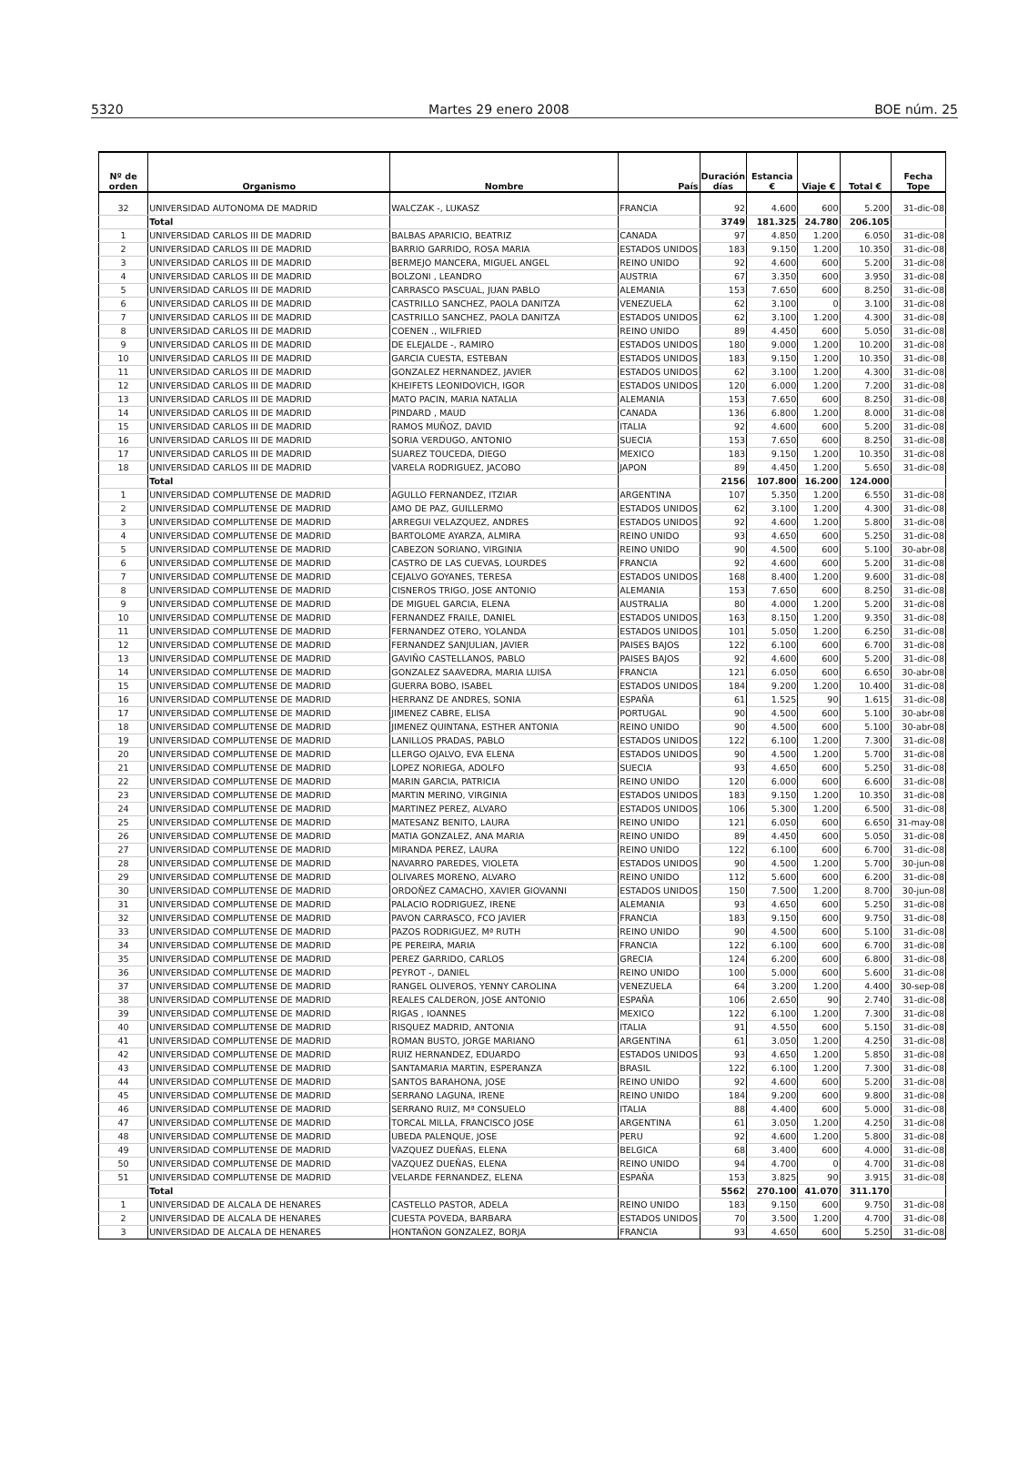5320 Martes 29 enero 2008 BOE núm. 25
| Nº de orden | Organismo | Nombre | País | Duración días | Estancia € | Viaje € | Total € | Fecha Tope |
| --- | --- | --- | --- | --- | --- | --- | --- | --- |
| 32 | UNIVERSIDAD AUTONOMA DE MADRID | WALCZAK -, LUKASZ | FRANCIA | 92 | 4.600 | 600 | 5.200 | 31-dic-08 |
| | Total | | | 3749 | 181.325 | 24.780 | 206.105 | |
| 1 | UNIVERSIDAD CARLOS III DE MADRID | BALBAS APARICIO, BEATRIZ | CANADA | 97 | 4.850 | 1.200 | 6.050 | 31-dic-08 |
| 2 | UNIVERSIDAD CARLOS III DE MADRID | BARRIO GARRIDO, ROSA MARIA | ESTADOS UNIDOS | 183 | 9.150 | 1.200 | 10.350 | 31-dic-08 |
| 3 | UNIVERSIDAD CARLOS III DE MADRID | BERMEJO MANCERA, MIGUEL ANGEL | REINO UNIDO | 92 | 4.600 | 600 | 5.200 | 31-dic-08 |
| 4 | UNIVERSIDAD CARLOS III DE MADRID | BOLZONI , LEANDRO | AUSTRIA | 67 | 3.350 | 600 | 3.950 | 31-dic-08 |
| 5 | UNIVERSIDAD CARLOS III DE MADRID | CARRASCO PASCUAL, JUAN PABLO | ALEMANIA | 153 | 7.650 | 600 | 8.250 | 31-dic-08 |
| 6 | UNIVERSIDAD CARLOS III DE MADRID | CASTRILLO SANCHEZ, PAOLA DANITZA | VENEZUELA | 62 | 3.100 | 0 | 3.100 | 31-dic-08 |
| 7 | UNIVERSIDAD CARLOS III DE MADRID | CASTRILLO SANCHEZ, PAOLA DANITZA | ESTADOS UNIDOS | 62 | 3.100 | 1.200 | 4.300 | 31-dic-08 |
| 8 | UNIVERSIDAD CARLOS III DE MADRID | COENEN ., WILFRIED | REINO UNIDO | 89 | 4.450 | 600 | 5.050 | 31-dic-08 |
| 9 | UNIVERSIDAD CARLOS III DE MADRID | DE ELEJALDE -, RAMIRO | ESTADOS UNIDOS | 180 | 9.000 | 1.200 | 10.200 | 31-dic-08 |
| 10 | UNIVERSIDAD CARLOS III DE MADRID | GARCIA CUESTA, ESTEBAN | ESTADOS UNIDOS | 183 | 9.150 | 1.200 | 10.350 | 31-dic-08 |
| 11 | UNIVERSIDAD CARLOS III DE MADRID | GONZALEZ HERNANDEZ, JAVIER | ESTADOS UNIDOS | 62 | 3.100 | 1.200 | 4.300 | 31-dic-08 |
| 12 | UNIVERSIDAD CARLOS III DE MADRID | KHEIFETS LEONIDOVICH, IGOR | ESTADOS UNIDOS | 120 | 6.000 | 1.200 | 7.200 | 31-dic-08 |
| 13 | UNIVERSIDAD CARLOS III DE MADRID | MATO PACIN, MARIA NATALIA | ALEMANIA | 153 | 7.650 | 600 | 8.250 | 31-dic-08 |
| 14 | UNIVERSIDAD CARLOS III DE MADRID | PINDARD , MAUD | CANADA | 136 | 6.800 | 1.200 | 8.000 | 31-dic-08 |
| 15 | UNIVERSIDAD CARLOS III DE MADRID | RAMOS MUÑOZ, DAVID | ITALIA | 92 | 4.600 | 600 | 5.200 | 31-dic-08 |
| 16 | UNIVERSIDAD CARLOS III DE MADRID | SORIA VERDUGO, ANTONIO | SUECIA | 153 | 7.650 | 600 | 8.250 | 31-dic-08 |
| 17 | UNIVERSIDAD CARLOS III DE MADRID | SUAREZ TOUCEDA, DIEGO | MEXICO | 183 | 9.150 | 1.200 | 10.350 | 31-dic-08 |
| 18 | UNIVERSIDAD CARLOS III DE MADRID | VARELA RODRIGUEZ, JACOBO | JAPON | 89 | 4.450 | 1.200 | 5.650 | 31-dic-08 |
| | Total | | | 2156 | 107.800 | 16.200 | 124.000 | |
| 1 | UNIVERSIDAD COMPLUTENSE DE MADRID | AGULLO FERNANDEZ, ITZIAR | ARGENTINA | 107 | 5.350 | 1.200 | 6.550 | 31-dic-08 |
| 2 | UNIVERSIDAD COMPLUTENSE DE MADRID | AMO DE PAZ, GUILLERMO | ESTADOS UNIDOS | 62 | 3.100 | 1.200 | 4.300 | 31-dic-08 |
| 3 | UNIVERSIDAD COMPLUTENSE DE MADRID | ARREGUI VELAZQUEZ, ANDRES | ESTADOS UNIDOS | 92 | 4.600 | 1.200 | 5.800 | 31-dic-08 |
| 4 | UNIVERSIDAD COMPLUTENSE DE MADRID | BARTOLOME AYARZA, ALMIRA | REINO UNIDO | 93 | 4.650 | 600 | 5.250 | 31-dic-08 |
| 5 | UNIVERSIDAD COMPLUTENSE DE MADRID | CABEZON SORIANO, VIRGINIA | REINO UNIDO | 90 | 4.500 | 600 | 5.100 | 30-abr-08 |
| 6 | UNIVERSIDAD COMPLUTENSE DE MADRID | CASTRO DE LAS CUEVAS, LOURDES | FRANCIA | 92 | 4.600 | 600 | 5.200 | 31-dic-08 |
| 7 | UNIVERSIDAD COMPLUTENSE DE MADRID | CEJALVO GOYANES, TERESA | ESTADOS UNIDOS | 168 | 8.400 | 1.200 | 9.600 | 31-dic-08 |
| 8 | UNIVERSIDAD COMPLUTENSE DE MADRID | CISNEROS TRIGO, JOSE ANTONIO | ALEMANIA | 153 | 7.650 | 600 | 8.250 | 31-dic-08 |
| 9 | UNIVERSIDAD COMPLUTENSE DE MADRID | DE MIGUEL GARCIA, ELENA | AUSTRALIA | 80 | 4.000 | 1.200 | 5.200 | 31-dic-08 |
| 10 | UNIVERSIDAD COMPLUTENSE DE MADRID | FERNANDEZ FRAILE, DANIEL | ESTADOS UNIDOS | 163 | 8.150 | 1.200 | 9.350 | 31-dic-08 |
| 11 | UNIVERSIDAD COMPLUTENSE DE MADRID | FERNANDEZ OTERO, YOLANDA | ESTADOS UNIDOS | 101 | 5.050 | 1.200 | 6.250 | 31-dic-08 |
| 12 | UNIVERSIDAD COMPLUTENSE DE MADRID | FERNANDEZ SANJULIAN, JAVIER | PAISES BAJOS | 122 | 6.100 | 600 | 6.700 | 31-dic-08 |
| 13 | UNIVERSIDAD COMPLUTENSE DE MADRID | GAVIÑO CASTELLANOS, PABLO | PAISES BAJOS | 92 | 4.600 | 600 | 5.200 | 31-dic-08 |
| 14 | UNIVERSIDAD COMPLUTENSE DE MADRID | GONZALEZ SAAVEDRA, MARIA LUISA | FRANCIA | 121 | 6.050 | 600 | 6.650 | 30-abr-08 |
| 15 | UNIVERSIDAD COMPLUTENSE DE MADRID | GUERRA BOBO, ISABEL | ESTADOS UNIDOS | 184 | 9.200 | 1.200 | 10.400 | 31-dic-08 |
| 16 | UNIVERSIDAD COMPLUTENSE DE MADRID | HERRANZ DE ANDRES, SONIA | ESPAÑA | 61 | 1.525 | 90 | 1.615 | 31-dic-08 |
| 17 | UNIVERSIDAD COMPLUTENSE DE MADRID | JIMENEZ CABRE, ELISA | PORTUGAL | 90 | 4.500 | 600 | 5.100 | 30-abr-08 |
| 18 | UNIVERSIDAD COMPLUTENSE DE MADRID | JIMENEZ QUINTANA, ESTHER ANTONIA | REINO UNIDO | 90 | 4.500 | 600 | 5.100 | 30-abr-08 |
| 19 | UNIVERSIDAD COMPLUTENSE DE MADRID | LANILLOS PRADAS, PABLO | ESTADOS UNIDOS | 122 | 6.100 | 1.200 | 7.300 | 31-dic-08 |
| 20 | UNIVERSIDAD COMPLUTENSE DE MADRID | LLERGO OJALVO, EVA ELENA | ESTADOS UNIDOS | 90 | 4.500 | 1.200 | 5.700 | 31-dic-08 |
| 21 | UNIVERSIDAD COMPLUTENSE DE MADRID | LOPEZ NORIEGA, ADOLFO | SUECIA | 93 | 4.650 | 600 | 5.250 | 31-dic-08 |
| 22 | UNIVERSIDAD COMPLUTENSE DE MADRID | MARIN GARCIA, PATRICIA | REINO UNIDO | 120 | 6.000 | 600 | 6.600 | 31-dic-08 |
| 23 | UNIVERSIDAD COMPLUTENSE DE MADRID | MARTIN MERINO, VIRGINIA | ESTADOS UNIDOS | 183 | 9.150 | 1.200 | 10.350 | 31-dic-08 |
| 24 | UNIVERSIDAD COMPLUTENSE DE MADRID | MARTINEZ PEREZ, ALVARO | ESTADOS UNIDOS | 106 | 5.300 | 1.200 | 6.500 | 31-dic-08 |
| 25 | UNIVERSIDAD COMPLUTENSE DE MADRID | MATESANZ BENITO, LAURA | REINO UNIDO | 121 | 6.050 | 600 | 6.650 | 31-may-08 |
| 26 | UNIVERSIDAD COMPLUTENSE DE MADRID | MATIA GONZALEZ, ANA MARIA | REINO UNIDO | 89 | 4.450 | 600 | 5.050 | 31-dic-08 |
| 27 | UNIVERSIDAD COMPLUTENSE DE MADRID | MIRANDA PEREZ, LAURA | REINO UNIDO | 122 | 6.100 | 600 | 6.700 | 31-dic-08 |
| 28 | UNIVERSIDAD COMPLUTENSE DE MADRID | NAVARRO PAREDES, VIOLETA | ESTADOS UNIDOS | 90 | 4.500 | 1.200 | 5.700 | 30-jun-08 |
| 29 | UNIVERSIDAD COMPLUTENSE DE MADRID | OLIVARES MORENO, ALVARO | REINO UNIDO | 112 | 5.600 | 600 | 6.200 | 31-dic-08 |
| 30 | UNIVERSIDAD COMPLUTENSE DE MADRID | ORDOÑEZ CAMACHO, XAVIER GIOVANNI | ESTADOS UNIDOS | 150 | 7.500 | 1.200 | 8.700 | 30-jun-08 |
| 31 | UNIVERSIDAD COMPLUTENSE DE MADRID | PALACIO RODRIGUEZ, IRENE | ALEMANIA | 93 | 4.650 | 600 | 5.250 | 31-dic-08 |
| 32 | UNIVERSIDAD COMPLUTENSE DE MADRID | PAVON CARRASCO, FCO JAVIER | FRANCIA | 183 | 9.150 | 600 | 9.750 | 31-dic-08 |
| 33 | UNIVERSIDAD COMPLUTENSE DE MADRID | PAZOS RODRIGUEZ, Mª RUTH | REINO UNIDO | 90 | 4.500 | 600 | 5.100 | 31-dic-08 |
| 34 | UNIVERSIDAD COMPLUTENSE DE MADRID | PE PEREIRA, MARIA | FRANCIA | 122 | 6.100 | 600 | 6.700 | 31-dic-08 |
| 35 | UNIVERSIDAD COMPLUTENSE DE MADRID | PEREZ GARRIDO, CARLOS | GRECIA | 124 | 6.200 | 600 | 6.800 | 31-dic-08 |
| 36 | UNIVERSIDAD COMPLUTENSE DE MADRID | PEYROT -, DANIEL | REINO UNIDO | 100 | 5.000 | 600 | 5.600 | 31-dic-08 |
| 37 | UNIVERSIDAD COMPLUTENSE DE MADRID | RANGEL OLIVEROS, YENNY CAROLINA | VENEZUELA | 64 | 3.200 | 1.200 | 4.400 | 30-sep-08 |
| 38 | UNIVERSIDAD COMPLUTENSE DE MADRID | REALES CALDERON, JOSE ANTONIO | ESPAÑA | 106 | 2.650 | 90 | 2.740 | 31-dic-08 |
| 39 | UNIVERSIDAD COMPLUTENSE DE MADRID | RIGAS , IOANNES | MEXICO | 122 | 6.100 | 1.200 | 7.300 | 31-dic-08 |
| 40 | UNIVERSIDAD COMPLUTENSE DE MADRID | RISQUEZ MADRID, ANTONIA | ITALIA | 91 | 4.550 | 600 | 5.150 | 31-dic-08 |
| 41 | UNIVERSIDAD COMPLUTENSE DE MADRID | ROMAN BUSTO, JORGE MARIANO | ARGENTINA | 61 | 3.050 | 1.200 | 4.250 | 31-dic-08 |
| 42 | UNIVERSIDAD COMPLUTENSE DE MADRID | RUIZ HERNANDEZ, EDUARDO | ESTADOS UNIDOS | 93 | 4.650 | 1.200 | 5.850 | 31-dic-08 |
| 43 | UNIVERSIDAD COMPLUTENSE DE MADRID | SANTAMARIA MARTIN, ESPERANZA | BRASIL | 122 | 6.100 | 1.200 | 7.300 | 31-dic-08 |
| 44 | UNIVERSIDAD COMPLUTENSE DE MADRID | SANTOS BARAHONA, JOSE | REINO UNIDO | 92 | 4.600 | 600 | 5.200 | 31-dic-08 |
| 45 | UNIVERSIDAD COMPLUTENSE DE MADRID | SERRANO LAGUNA, IRENE | REINO UNIDO | 184 | 9.200 | 600 | 9.800 | 31-dic-08 |
| 46 | UNIVERSIDAD COMPLUTENSE DE MADRID | SERRANO RUIZ, Mª CONSUELO | ITALIA | 88 | 4.400 | 600 | 5.000 | 31-dic-08 |
| 47 | UNIVERSIDAD COMPLUTENSE DE MADRID | TORCAL MILLA, FRANCISCO JOSE | ARGENTINA | 61 | 3.050 | 1.200 | 4.250 | 31-dic-08 |
| 48 | UNIVERSIDAD COMPLUTENSE DE MADRID | UBEDA PALENQUE, JOSE | PERU | 92 | 4.600 | 1.200 | 5.800 | 31-dic-08 |
| 49 | UNIVERSIDAD COMPLUTENSE DE MADRID | VAZQUEZ DUEÑAS, ELENA | BELGICA | 68 | 3.400 | 600 | 4.000 | 31-dic-08 |
| 50 | UNIVERSIDAD COMPLUTENSE DE MADRID | VAZQUEZ DUEÑAS, ELENA | REINO UNIDO | 94 | 4.700 | 0 | 4.700 | 31-dic-08 |
| 51 | UNIVERSIDAD COMPLUTENSE DE MADRID | VELARDE FERNANDEZ, ELENA | ESPAÑA | 153 | 3.825 | 90 | 3.915 | 31-dic-08 |
| | Total | | | 5562 | 270.100 | 41.070 | 311.170 | |
| 1 | UNIVERSIDAD DE ALCALA DE HENARES | CASTELLO PASTOR, ADELA | REINO UNIDO | 183 | 9.150 | 600 | 9.750 | 31-dic-08 |
| 2 | UNIVERSIDAD DE ALCALA DE HENARES | CUESTA POVEDA, BARBARA | ESTADOS UNIDOS | 70 | 3.500 | 1.200 | 4.700 | 31-dic-08 |
| 3 | UNIVERSIDAD DE ALCALA DE HENARES | HONTAÑON GONZALEZ, BORJA | FRANCIA | 93 | 4.650 | 600 | 5.250 | 31-dic-08 |